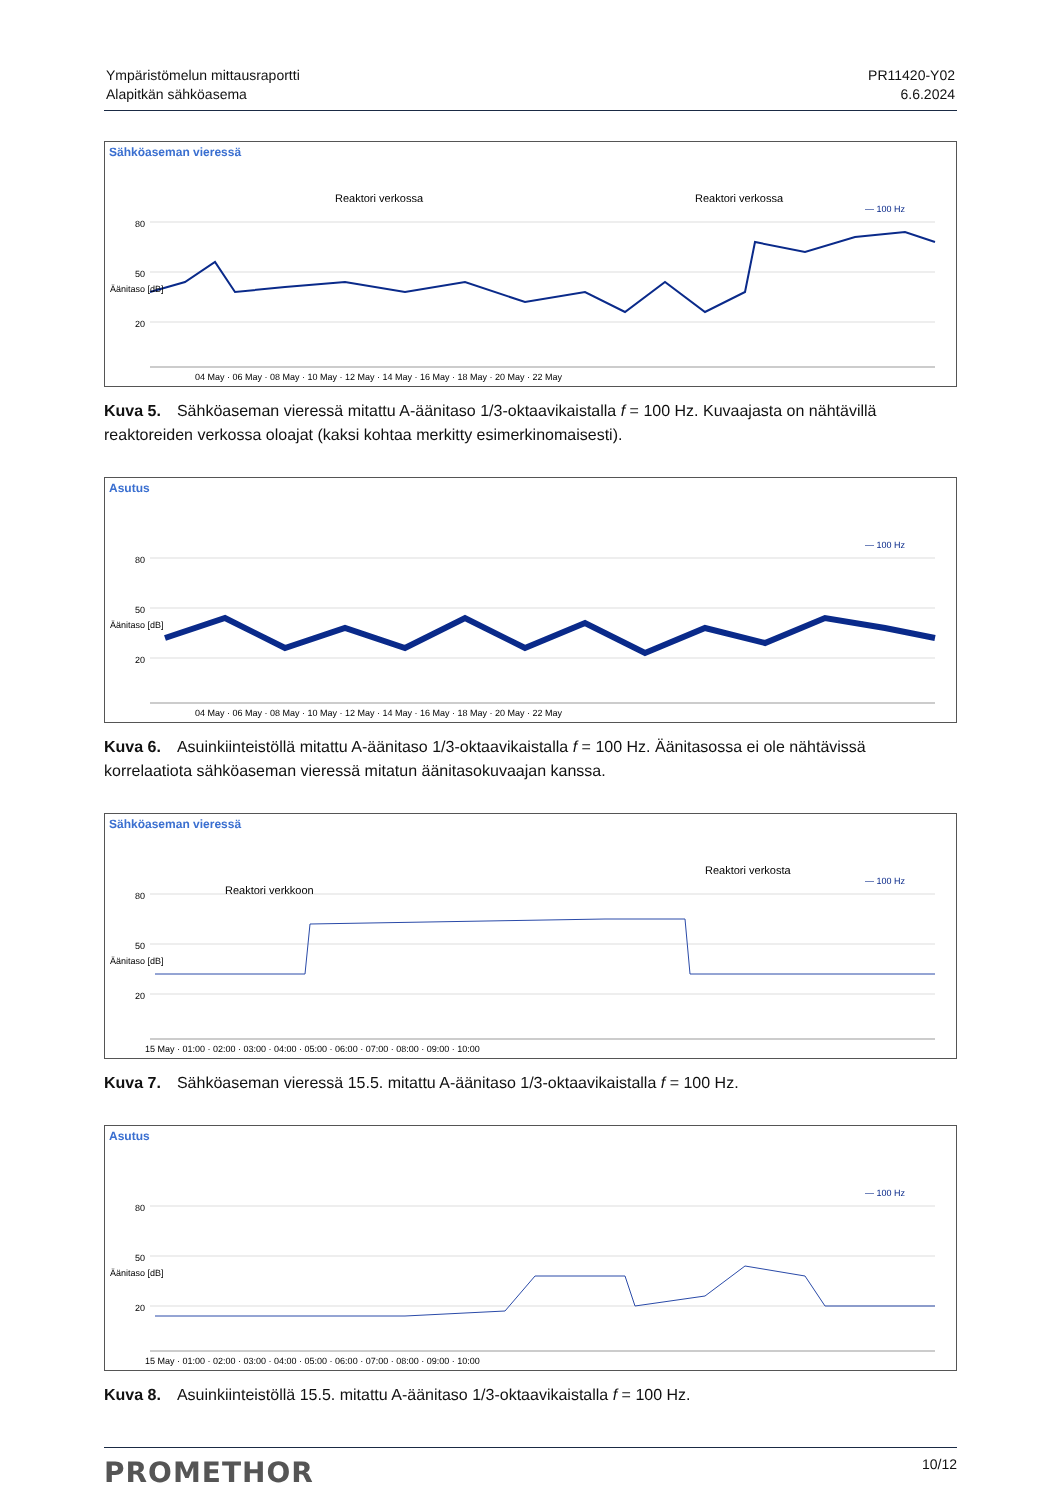Ympäristömelun mittausraportti
Alapitkän sähköasema
PR11420-Y02
6.6.2024
Sähköaseman vieressä
80
50
20
— 100 Hz
Reaktori verkossa
Reaktori verkossa
04 May · 06 May · 08 May · 10 May · 12 May · 14 May · 16 May · 18 May · 20 May · 22 May
Äänitaso [dB]
Kuva 5. Sähköaseman vieressä mitattu A-äänitaso 1/3-oktaavikaistalla f = 100 Hz. Kuvaajasta on nähtävillä reaktoreiden verkossa oloajat (kaksi kohtaa merkitty esimerkinomaisesti).
Asutus
80
50
20
— 100 Hz
04 May · 06 May · 08 May · 10 May · 12 May · 14 May · 16 May · 18 May · 20 May · 22 May
Äänitaso [dB]
Kuva 6. Asuinkiinteistöllä mitattu A-äänitaso 1/3-oktaavikaistalla f = 100 Hz. Äänitasossa ei ole nähtävissä korrelaatiota sähköaseman vieressä mitatun äänitasokuvaajan kanssa.
Sähköaseman vieressä
80
50
20
— 100 Hz
Reaktori verkkoon
Reaktori verkosta
15 May · 01:00 · 02:00 · 03:00 · 04:00 · 05:00 · 06:00 · 07:00 · 08:00 · 09:00 · 10:00
Äänitaso [dB]
Kuva 7. Sähköaseman vieressä 15.5. mitattu A-äänitaso 1/3-oktaavikaistalla f = 100 Hz.
Asutus
80
50
20
— 100 Hz
15 May · 01:00 · 02:00 · 03:00 · 04:00 · 05:00 · 06:00 · 07:00 · 08:00 · 09:00 · 10:00
Äänitaso [dB]
Kuva 8. Asuinkiinteistöllä 15.5. mitattu A-äänitaso 1/3-oktaavikaistalla f = 100 Hz.
PROMETHOR
10/12